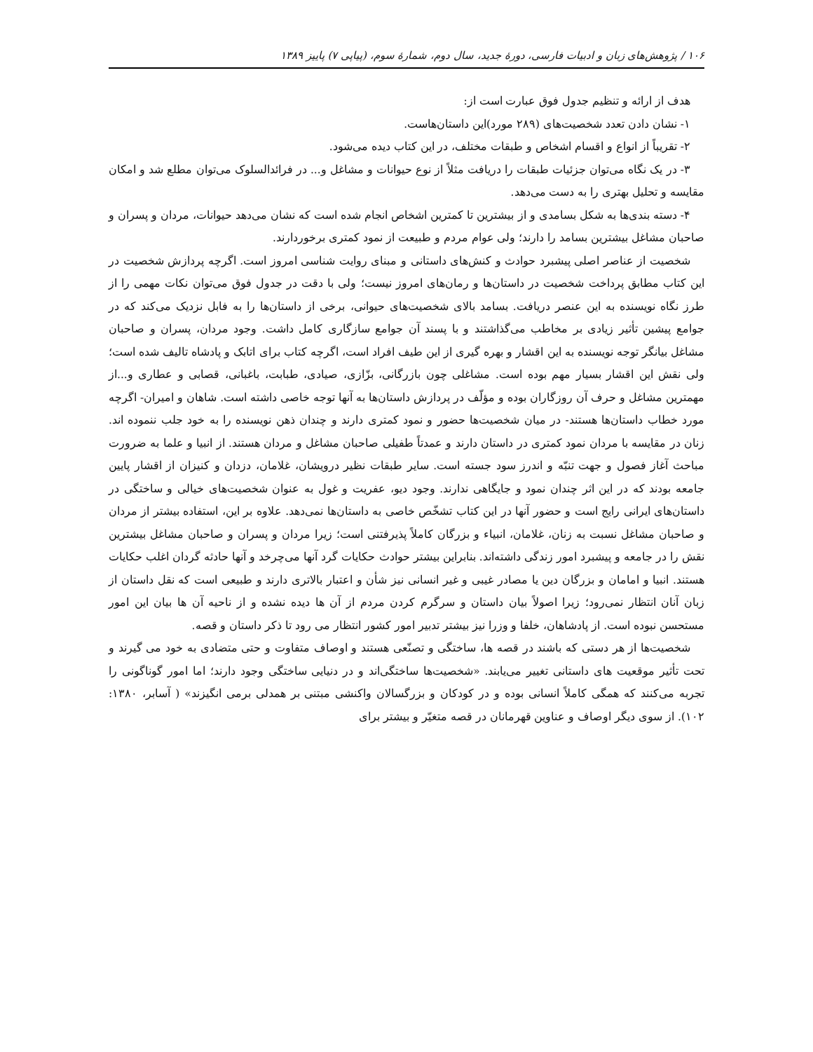۱۰۶ / پژوهش‌های زبان و ادبیات فارسی، دورهٔ جدید، سال دوم، شمارهٔ سوم، (پیاپی ۷) پاییز ۱۳۸۹
هدف از ارائه و تنظیم جدول فوق عبارت است از:
۱- نشان دادن تعدد شخصیت‌های (۲۸۹ مورد)این داستان‌هاست.
۲- تقریباً از انواع و اقسام اشخاص و طبقات مختلف، در این کتاب دیده می‌شود.
۳- در یک نگاه می‌توان جزئیات طبقات را دریافت مثلاً از نوع حیوانات و مشاغل و... در فرائدالسلوک می‌توان مطلع شد و امکان مقایسه و تحلیل بهتری را به دست می‌دهد.
۴- دسته بندی‌ها به شکل بسامدی و از بیشترین تا کمترین اشخاص انجام شده است که نشان می‌دهد حیوانات، مردان و پسران و صاحبان مشاغل بیشترین بسامد را دارند؛ ولی عوام مردم و طبیعت از نمود کمتری برخوردارند.
شخصیت از عناصر اصلی پیشبرد حوادث و کنش‌های داستانی و مبنای روایت شناسی امروز است. اگرچه پردازش شخصیت در این کتاب مطابق پرداخت شخصیت در داستان‌ها و رمان‌های امروز نیست؛ ولی با دقت در جدول فوق می‌توان نکات مهمی را از طرز نگاه نویسنده به این عنصر دریافت. بسامد بالای شخصیت‌های حیوانی، برخی از داستان‌ها را به فابل نزدیک می‌کند که در جوامع پیشین تأثیر زیادی بر مخاطب می‌گذاشتند و با پسند آن جوامع سازگاری کامل داشت. وجود مردان، پسران و صاحبان مشاغل بیانگر توجه نویسنده به این اقشار و بهره گیری از این طیف افراد است، اگرچه کتاب برای اتابک و پادشاه تالیف شده است؛ ولی نقش این اقشار بسیار مهم بوده است. مشاغلی چون بازرگانی، بزّازی، صیادی، طبابت، باغبانی، قصابی و عطاری و...از مهمترین مشاغل و حرف آن روزگاران بوده و مؤلّف در پردازش داستان‌ها به آنها توجه خاصی داشته است. شاهان و امیران- اگرچه مورد خطاب داستان‌ها هستند- در میان شخصیت‌ها حضور و نمود کمتری دارند و چندان ذهن نویسنده را به خود جلب ننموده اند. زنان در مقایسه با مردان نمود کمتری در داستان دارند و عمدتاً طفیلی صاحبان مشاغل و مردان هستند. از انبیا و علما به ضرورت مباحث آغاز فصول و جهت تنبّه و اندرز سود جسته است. سایر طبقات نظیر درویشان، غلامان، دزدان و کنیزان از اقشار پایین جامعه بودند که در این اثر چندان نمود و جایگاهی ندارند. وجود دیو، عفریت و غول به عنوان شخصیت‌های خیالی و ساختگی در داستان‌های ایرانی رایج است و حضور آنها در این کتاب تشخّص خاصی به داستان‌ها نمی‌دهد. علاوه بر این، استفاده بیشتر از مردان و صاحبان مشاغل نسبت به زنان، غلامان، انبیاء و بزرگان کاملاً پذیرفتنی است؛ زیرا مردان و پسران و صاحبان مشاغل بیشترین نقش را در جامعه و پیشبرد امور زندگی داشته‌اند. بنابراین بیشتر حوادث حکایات گرد آنها می‌چرخد و آنها حادثه گردان اغلب حکایات هستند. انبیا و امامان و بزرگان دین یا مصادر غیبی و غیر انسانی نیز شأن و اعتبار بالاتری دارند و طبیعی است که نقل داستان از زبان آنان انتظار نمی‌رود؛ زیرا اصولاً بیان داستان و سرگرم کردن مردم از آن ها دیده نشده و از ناحیه آن ها بیان این امور مستحسن نبوده است. از پادشاهان، خلفا و وزرا نیز بیشتر تدبیر امور کشور انتظار می رود تا ذکر داستان و قصه.
شخصیت‌ها از هر دستی که باشند در قصه ها، ساختگی و تصنّعی هستند و اوصاف متفاوت و حتی متضادی به خود می گیرند و تحت تأثیر موقعیت های داستانی تغییر می‌یابند. «شخصیت‌ها ساختگی‌اند و در دنیایی ساختگی وجود دارند؛ اما امور گوناگونی را تجربه می‌کنند که همگی کاملاً انسانی بوده و در کودکان و بزرگسالان واکنشی مبتنی بر همدلی برمی انگیزند» ( آسابر، ۱۳۸۰: ۱۰۲). از سوی دیگر اوصاف و عناوین قهرمانان در قصه متغیّر و بیشتر برای